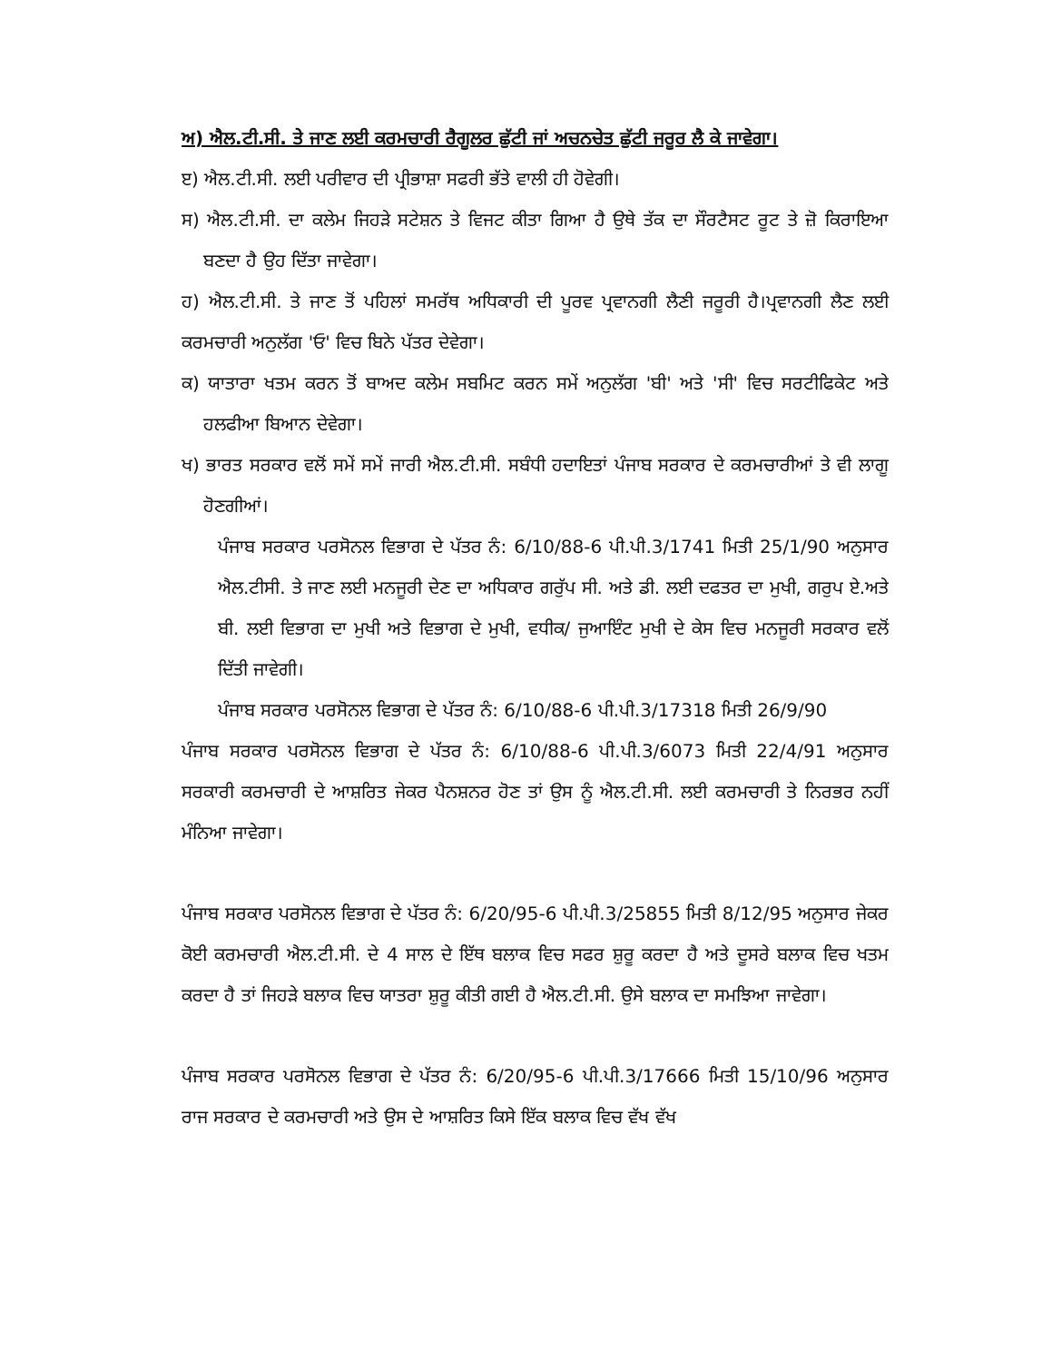ਅ) ਐਲ.ਟੀ.ਸੀ. ਤੇ ਜਾਣ ਲਈ ਕਰਮਚਾਰੀ ਰੈਗੂਲਰ ਛੁੱਟੀ ਜਾਂ ਅਚਨਚੇਤ ਛੁੱਟੀ ਜਰੂਰ ਲੈ ਕੇ ਜਾਵੇਗਾ।
ੲ) ਐਲ.ਟੀ.ਸੀ. ਲਈ ਪਰੀਵਾਰ ਦੀ ਪ੍ਰੀਭਾਸ਼ਾ ਸਫਰੀ ਭੱਤੇ ਵਾਲੀ ਹੀ ਹੋਵੇਗੀ।
ਸ) ਐਲ.ਟੀ.ਸੀ. ਦਾ ਕਲੇਮ ਜਿਹੜੇ ਸਟੇਸ਼ਨ ਤੇ ਵਿਜਟ ਕੀਤਾ ਗਿਆ ਹੈ ਉਥੇ ਤੱਕ ਦਾ ਸੌਰਟੈਸਟ ਰੂਟ ਤੇ ਜ਼ੋ ਕਿਰਾਇਆ ਬਣਦਾ ਹੈ ਉਹ ਦਿੱਤਾ ਜਾਵੇਗਾ।
ਹ) ਐਲ.ਟੀ.ਸੀ. ਤੇ ਜਾਣ ਤੋਂ ਪਹਿਲਾਂ ਸਮਰੱਥ ਅਧਿਕਾਰੀ ਦੀ ਪੂਰਵ ਪ੍ਰਵਾਨਗੀ ਲੈਣੀ ਜਰੂਰੀ ਹੈ।ਪ੍ਰਵਾਨਗੀ ਲੈਣ ਲਈ ਕਰਮਚਾਰੀ ਅਨੁਲੱਗ 'ਓ' ਵਿਚ ਬਿਨੇ ਪੱਤਰ ਦੇਵੇਗਾ।
ਕ) ਯਾਤਾਰਾ ਖਤਮ ਕਰਨ ਤੋਂ ਬਾਅਦ ਕਲੇਮ ਸਬਮਿਟ ਕਰਨ ਸਮੇਂ ਅਨੁਲੱਗ 'ਬੀ' ਅਤੇ 'ਸੀ' ਵਿਚ ਸਰਟੀਫਿਕੇਟ ਅਤੇ ਹਲਫੀਆ ਬਿਆਨ ਦੇਵੇਗਾ।
ਖ) ਭਾਰਤ ਸਰਕਾਰ ਵਲੋਂ ਸਮੇਂ ਸਮੇਂ ਜਾਰੀ ਐਲ.ਟੀ.ਸੀ. ਸਬੰਧੀ ਹਦਾਇਤਾਂ ਪੰਜਾਬ ਸਰਕਾਰ ਦੇ ਕਰਮਚਾਰੀਆਂ ਤੇ ਵੀ ਲਾਗੂ ਹੋਣਗੀਆਂ।
ਪੰਜਾਬ ਸਰਕਾਰ ਪਰਸੋਨਲ ਵਿਭਾਗ ਦੇ ਪੱਤਰ ਨੰ: 6/10/88-6 ਪੀ.ਪੀ.3/1741 ਮਿਤੀ 25/1/90 ਅਨੁਸਾਰ ਐਲ.ਟੀਸੀ. ਤੇ ਜਾਣ ਲਈ ਮਨਜੂਰੀ ਦੇਣ ਦਾ ਅਧਿਕਾਰ ਗਰੁੱਪ ਸੀ. ਅਤੇ ਡੀ. ਲਈ ਦਫਤਰ ਦਾ ਮੁਖੀ, ਗਰੁਪ ਏ.ਅਤੇ ਬੀ. ਲਈ ਵਿਭਾਗ ਦਾ ਮੁਖੀ ਅਤੇ ਵਿਭਾਗ ਦੇ ਮੁਖੀ, ਵਧੀਕ/ ਜੁਆਇੰਟ ਮੁਖੀ ਦੇ ਕੇਸ ਵਿਚ ਮਨਜੂਰੀ ਸਰਕਾਰ ਵਲੋਂ ਦਿੱਤੀ ਜਾਵੇਗੀ।
ਪੰਜਾਬ ਸਰਕਾਰ ਪਰਸੋਨਲ ਵਿਭਾਗ ਦੇ ਪੱਤਰ ਨੰ: 6/10/88-6 ਪੀ.ਪੀ.3/17318 ਮਿਤੀ 26/9/90
ਪੰਜਾਬ ਸਰਕਾਰ ਪਰਸੋਨਲ ਵਿਭਾਗ ਦੇ ਪੱਤਰ ਨੰ: 6/10/88-6 ਪੀ.ਪੀ.3/6073 ਮਿਤੀ 22/4/91 ਅਨੁਸਾਰ ਸਰਕਾਰੀ ਕਰਮਚਾਰੀ ਦੇ ਆਸ਼ਰਿਤ ਜੇਕਰ ਪੈਨਸ਼ਨਰ ਹੋਣ ਤਾਂ ਉਸ ਨੂੰ ਐਲ.ਟੀ.ਸੀ. ਲਈ ਕਰਮਚਾਰੀ ਤੇ ਨਿਰਭਰ ਨਹੀਂ ਮੰਨਿਆ ਜਾਵੇਗਾ।
ਪੰਜਾਬ ਸਰਕਾਰ ਪਰਸੋਨਲ ਵਿਭਾਗ ਦੇ ਪੱਤਰ ਨੰ: 6/20/95-6 ਪੀ.ਪੀ.3/25855 ਮਿਤੀ 8/12/95 ਅਨੁਸਾਰ ਜੇਕਰ ਕੋਈ ਕਰਮਚਾਰੀ ਐਲ.ਟੀ.ਸੀ. ਦੇ 4 ਸਾਲ ਦੇ ਇੱਥ ਬਲਾਕ ਵਿਚ ਸਫਰ ਸ਼ੁਰੂ ਕਰਦਾ ਹੈ ਅਤੇ ਦੂਸਰੇ ਬਲਾਕ ਵਿਚ ਖਤਮ ਕਰਦਾ ਹੈ ਤਾਂ ਜਿਹੜੇ ਬਲਾਕ ਵਿਚ ਯਾਤਰਾ ਸ਼ੁਰੂ ਕੀਤੀ ਗਈ ਹੈ ਐਲ.ਟੀ.ਸੀ. ਉਸੇ ਬਲਾਕ ਦਾ ਸਮਝਿਆ ਜਾਵੇਗਾ।
ਪੰਜਾਬ ਸਰਕਾਰ ਪਰਸੋਨਲ ਵਿਭਾਗ ਦੇ ਪੱਤਰ ਨੰ: 6/20/95-6 ਪੀ.ਪੀ.3/17666 ਮਿਤੀ 15/10/96 ਅਨੁਸਾਰ ਰਾਜ ਸਰਕਾਰ ਦੇ ਕਰਮਚਾਰੀ ਅਤੇ ਉਸ ਦੇ ਆਸ਼ਰਿਤ ਕਿਸੇ ਇੱਕ ਬਲਾਕ ਵਿਚ ਵੱਖ ਵੱਖ